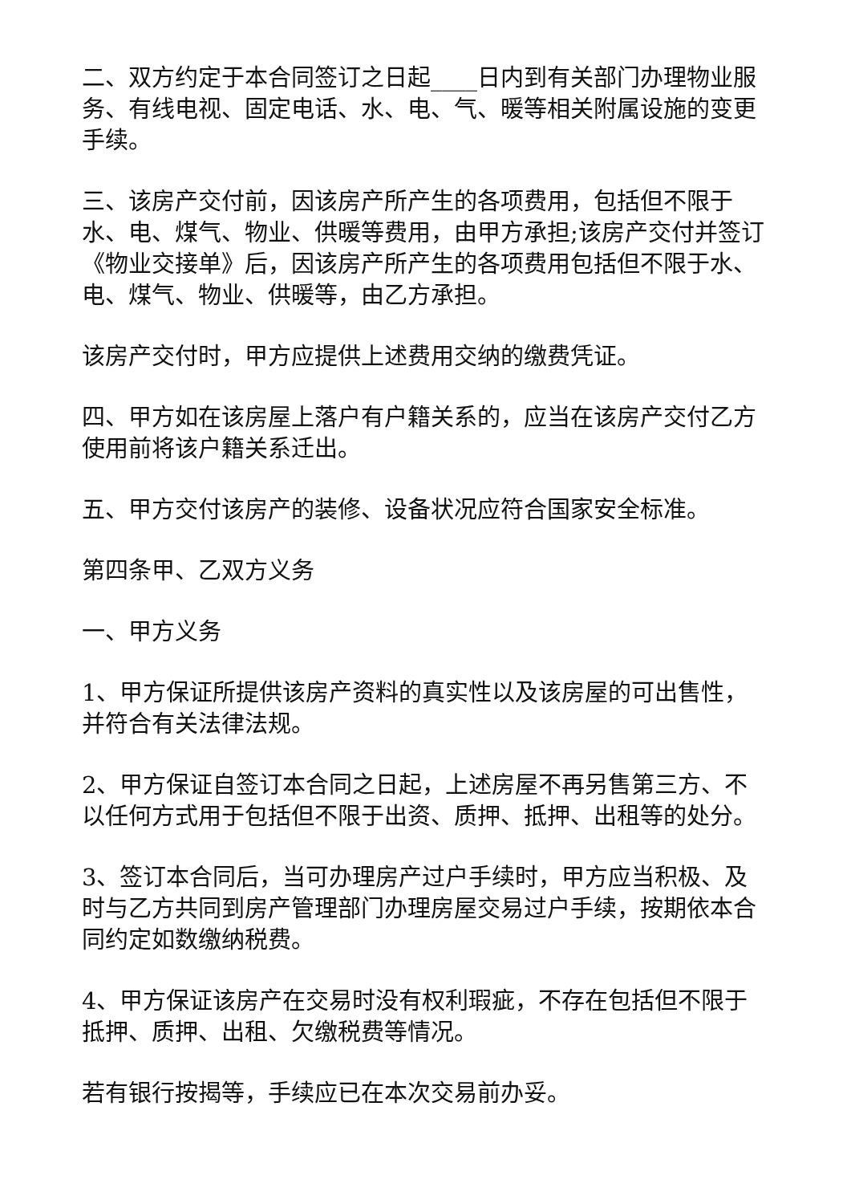二、双方约定于本合同签订之日起____日内到有关部门办理物业服务、有线电视、固定电话、水、电、气、暖等相关附属设施的变更手续。
三、该房产交付前，因该房产所产生的各项费用，包括但不限于水、电、煤气、物业、供暖等费用，由甲方承担;该房产交付并签订《物业交接单》后，因该房产所产生的各项费用包括但不限于水、电、煤气、物业、供暖等，由乙方承担。
该房产交付时，甲方应提供上述费用交纳的缴费凭证。
四、甲方如在该房屋上落户有户籍关系的，应当在该房产交付乙方使用前将该户籍关系迁出。
五、甲方交付该房产的装修、设备状况应符合国家安全标准。
第四条甲、乙双方义务
一、甲方义务
1、甲方保证所提供该房产资料的真实性以及该房屋的可出售性，并符合有关法律法规。
2、甲方保证自签订本合同之日起，上述房屋不再另售第三方、不以任何方式用于包括但不限于出资、质押、抵押、出租等的处分。
3、签订本合同后，当可办理房产过户手续时，甲方应当积极、及时与乙方共同到房产管理部门办理房屋交易过户手续，按期依本合同约定如数缴纳税费。
4、甲方保证该房产在交易时没有权利瑕疵，不存在包括但不限于抵押、质押、出租、欠缴税费等情况。
若有银行按揭等，手续应已在本次交易前办妥。